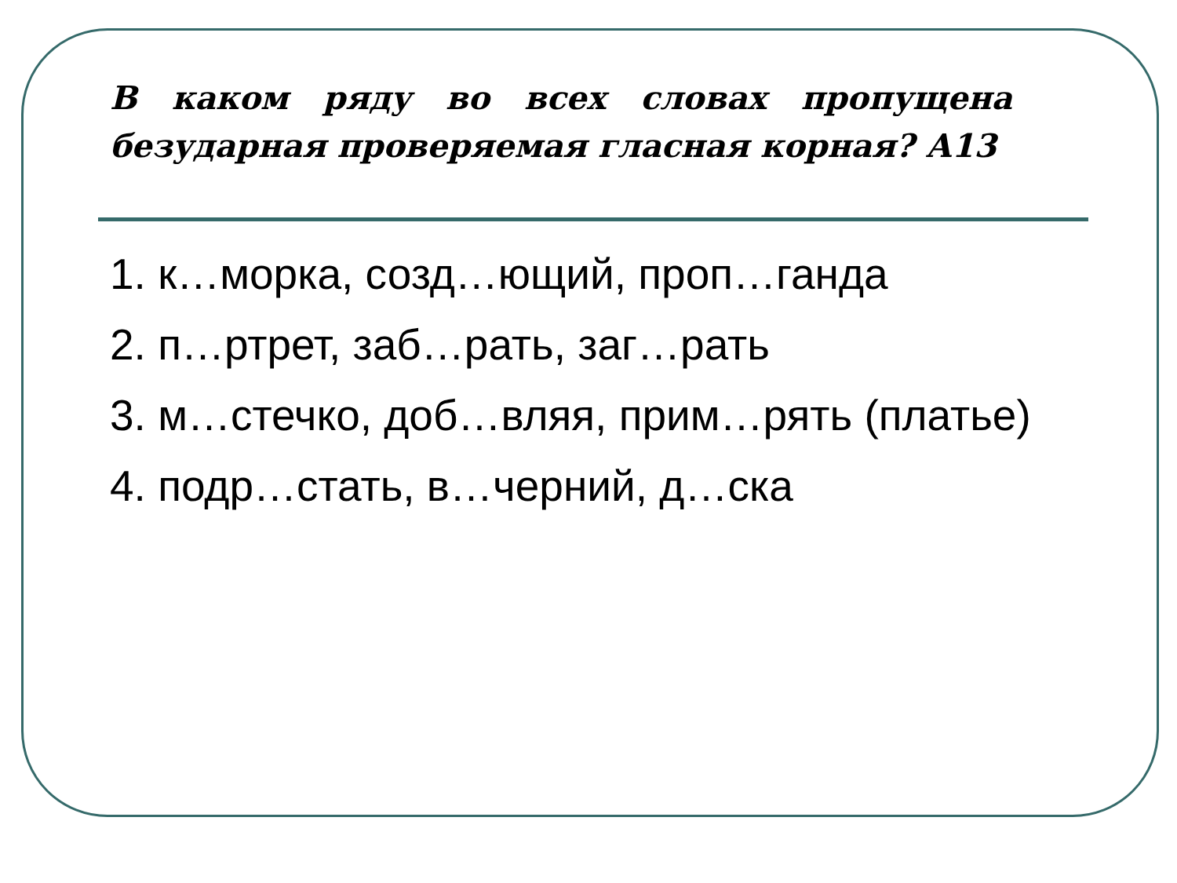В каком ряду во всех словах пропущена безударная проверяемая гласная корная? А13
1. к…морка, созд…ющий, проп…ганда
2. п…ртрет, заб…рать, заг…рать
3. м…стечко, доб…вляя, прим…рять (платье)
4. подр…стать, в…черний, д…ска